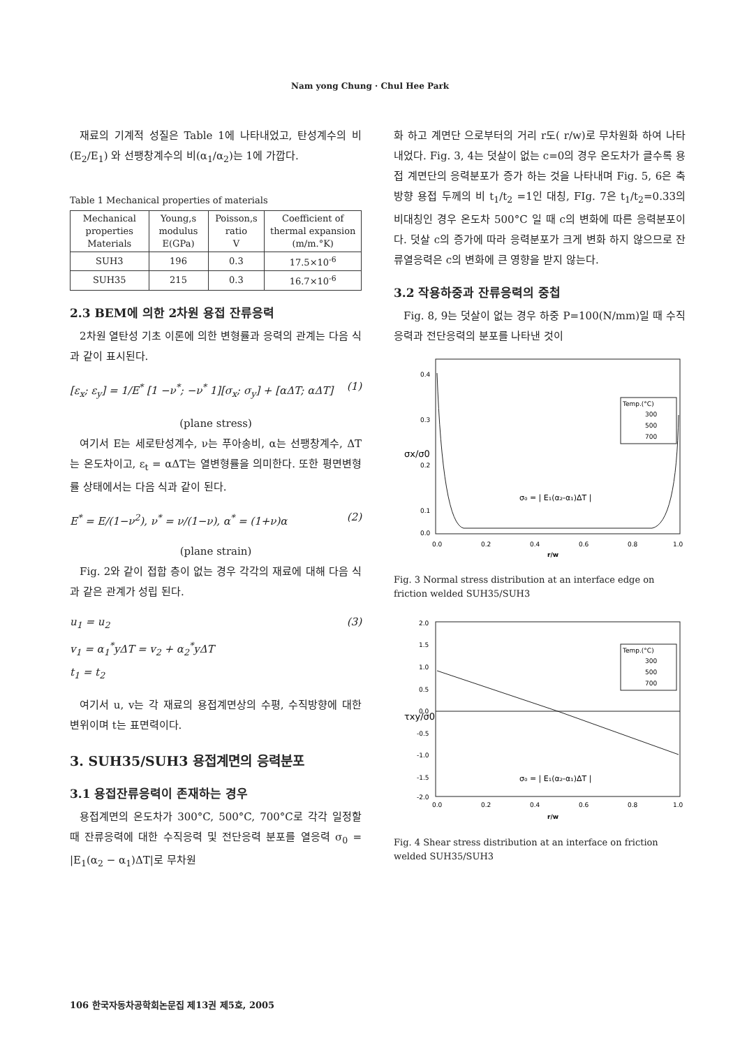Nam yong Chung · Chul Hee Park
재료의 기계적 성질은 Table 1에 나타내었고, 탄성계수의 비(E<sub>2</sub>/E<sub>1</sub>) 와 선팽창계수의 비(α<sub>1</sub>/α<sub>2</sub>)는 1에 가깝다.
Table 1 Mechanical properties of materials
| Mechanical properties Materials | Young,s modulus E(GPa) | Poisson,s ratio V | Coefficient of thermal expansion (m/m.°K) |
| --- | --- | --- | --- |
| SUH3 | 196 | 0.3 | 17.5×10<sup>-6</sup> |
| SUH35 | 215 | 0.3 | 16.7×10<sup>-6</sup> |
2.3 BEM에 의한 2차원 용접 잔류응력
2차원 열탄성 기초 이론에 의한 변형률과 응력의 관계는 다음 식과 같이 표시된다.
[ε<sub>x</sub>; ε<sub>y</sub>] = 1/E<sup>*</sup> [1 −ν<sup>*</sup>; −ν<sup>*</sup> 1][σ<sub>x</sub>; σ<sub>y</sub>] + [αΔT; αΔT] (1)
(plane stress)
여기서 E는 세로탄성계수, ν는 푸아송비, α는 선팽창계수, ΔT는 온도차이고, ε<sub>t</sub> = αΔT는 열변형률을 의미한다. 또한 평면변형률 상태에서는 다음 식과 같이 된다.
E<sup>*</sup> = E/(1−ν<sup>2</sup>), ν<sup>*</sup> = ν/(1−ν), α<sup>*</sup> = (1+ν)α (2)
(plane strain)
Fig. 2와 같이 접합 층이 없는 경우 각각의 재료에 대해 다음 식과 같은 관계가 성립 된다.
u<sub>1</sub> = u<sub>2</sub>
v<sub>1</sub> = α<sub>1</sub><sup>*</sup>yΔT = v<sub>2</sub> + α<sub>2</sub><sup>*</sup>yΔT
t<sub>1</sub> = t<sub>2</sub> (3)
여기서 u, v는 각 재료의 용접계면상의 수평, 수직방향에 대한 변위이며 t는 표면력이다.
3. SUH35/SUH3 용접계면의 응력분포
3.1 용접잔류응력이 존재하는 경우
용접계면의 온도차가 300°C, 500°C, 700°C로 각각 일정할 때 잔류응력에 대한 수직응력 및 전단응력 분포를 열응력 σ<sub>0</sub> = |E<sub>1</sub>(α<sub>2</sub> − α<sub>1</sub>)ΔT|로 무차원
화 하고 계면단 으로부터의 거리 r도( r/w)로 무차원화 하여 나타내었다. Fig. 3, 4는 덧살이 없는 c=0의 경우 온도차가 클수록 용접 계면단의 응력분포가 증가 하는 것을 나타내며 Fig. 5, 6은 축방향 용접 두께의 비 t<sub>1</sub>/t<sub>2</sub> =1인 대칭, FIg. 7은 t<sub>1</sub>/t<sub>2</sub>=0.33의 비대칭인 경우 온도차 500°C 일 때 c의 변화에 따른 응력분포이다. 덧살 c의 증가에 따라 응력분포가 크게 변화 하지 않으므로 잔류열응력은 c의 변화에 큰 영향을 받지 않는다.
3.2 작용하중과 잔류응력의 중첩
Fig. 8, 9는 덧살이 없는 경우 하중 P=100(N/mm)일 때 수직응력과 전단응력의 분포를 나타낸 것이
0.4
0.3
0.2
0.1
0.0
0.0
0.2
0.4
0.6
0.8
1.0
r/w
σx/σ0
Temp.(°C)
300
500
700
σ₀ = | E₁(α₂-α₁)ΔT |
Fig. 3 Normal stress distribution at an interface edge on friction welded SUH35/SUH3
2.0
1.5
1.0
0.5
0.0
-0.5
-1.0
-1.5
-2.0
0.0
0.2
0.4
0.6
0.8
1.0
r/w
τxy/σ0
Temp.(°C)
300
500
700
σ₀ = | E₁(α₂-α₁)ΔT |
Fig. 4 Shear stress distribution at an interface on friction welded SUH35/SUH3
106 한국자동차공학회논문집 제13권 제5호, 2005